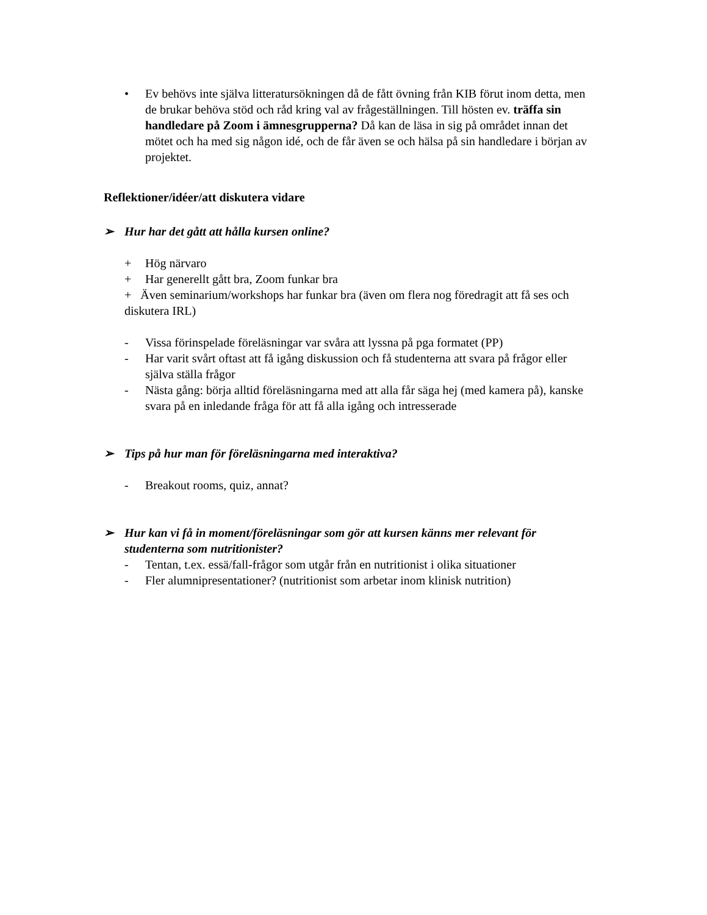• Ev behövs inte själva litteratursökningen då de fått övning från KIB förut inom detta, men de brukar behöva stöd och råd kring val av frågeställningen. Till hösten ev. träffa sin handledare på Zoom i ämnesgrupperna? Då kan de läsa in sig på området innan det mötet och ha med sig någon idé, och de får även se och hälsa på sin handledare i början av projektet.
Reflektioner/idéer/att diskutera vidare
➢ Hur har det gått att hålla kursen online?
+ Hög närvaro
+ Har generellt gått bra, Zoom funkar bra
+ Även seminarium/workshops har funkar bra (även om flera nog föredragit att få ses och diskutera IRL)
- Vissa förinspelade föreläsningar var svåra att lyssna på pga formatet (PP)
- Har varit svårt oftast att få igång diskussion och få studenterna att svara på frågor eller själva ställa frågor
- Nästa gång: börja alltid föreläsningarna med att alla får säga hej (med kamera på), kanske svara på en inledande fråga för att få alla igång och intresserade
➢ Tips på hur man för föreläsningarna med interaktiva?
- Breakout rooms, quiz, annat?
➢ Hur kan vi få in moment/föreläsningar som gör att kursen känns mer relevant för studenterna som nutritionister?
- Tentan, t.ex. essä/fall-frågor som utgår från en nutritionist i olika situationer
- Fler alumnipresentationer? (nutritionist som arbetar inom klinisk nutrition)